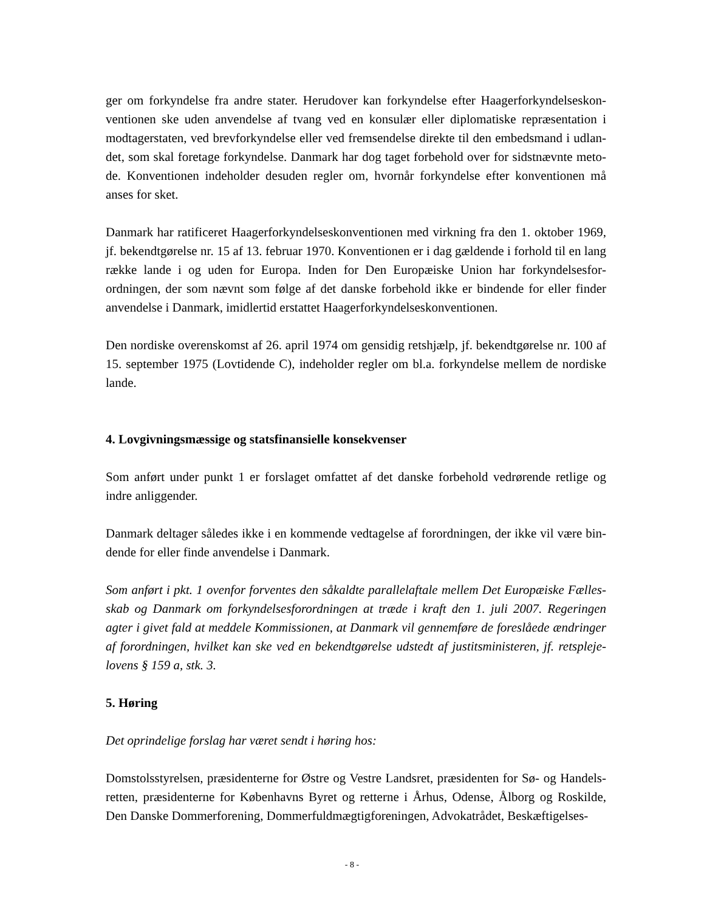ger om forkyndelse fra andre stater. Herudover kan forkyndelse efter Haagerforkyndelseskon­ventionen ske uden anvendelse af tvang ved en konsulær eller diplomatiske repræsentation i modtagerstaten, ved brevforkyndelse eller ved fremsendelse direkte til den embedsmand i udlan­det, som skal foretage forkyndelse. Danmark har dog taget forbehold over for sidstnævnte meto­de. Konventionen indeholder desuden regler om, hvornår forkyndelse efter konventionen må anses for sket.
Danmark har ratificeret Haagerforkyndelseskonventionen med virkning fra den 1. oktober 1969, jf. bekendtgørelse nr. 15 af 13. februar 1970. Konventionen er i dag gældende i forhold til en lang række lande i og uden for Europa. Inden for Den Europæiske Union har forkyndelsesfor­ordningen, der som nævnt som følge af det danske forbehold ikke er bindende for eller finder anvendelse i Danmark, imidlertid erstattet Haagerforkyndelseskonventionen.
Den nordiske overenskomst af 26. april 1974 om gensidig retshjælp, jf. bekendtgørelse nr. 100 af 15. september 1975 (Lovtidende C), indeholder regler om bl.a. forkyndelse mellem de nordiske lande.
4. Lovgivningsmæssige og statsfinansielle konsekvenser
Som anført under punkt 1 er forslaget omfattet af det danske forbehold vedrørende retlige og indre anliggender.
Danmark deltager således ikke i en kommende vedtagelse af forordningen, der ikke vil være bin­dende for eller finde anvendelse i Danmark.
Som anført i pkt. 1 ovenfor forventes den såkaldte parallelaftale mellem Det Europæiske Fælles­skab og Danmark om forkyndelsesforordningen at træde i kraft den 1. juli 2007. Regeringen agter i givet fald at meddele Kommissionen, at Danmark vil gennemføre de foreslåede ændringer af forordningen, hvilket kan ske ved en bekendtgørelse udstedt af justitsministeren, jf. retspleje­lovens § 159 a, stk. 3.
5. Høring
Det oprindelige forslag har været sendt i høring hos:
Domstolsstyrelsen, præsidenterne for Østre og Vestre Landsret, præsidenten for Sø- og Handels­retten, præsidenterne for Københavns Byret og retterne i Århus, Odense, Ålborg og Roskilde, Den Danske Dommerforening, Dommerfuldmægtigforeningen, Advokatrådet, Beskæftigelses-
- 8 -